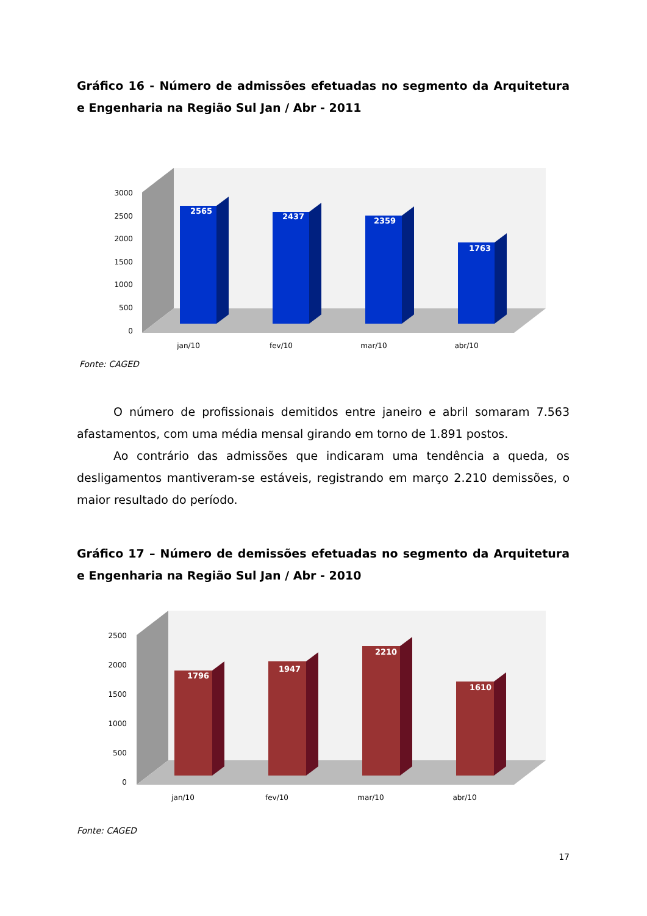Gráfico 16 - Número de admissões efetuadas no segmento da Arquitetura e Engenharia na Região Sul Jan / Abr - 2011
3000
2500
2000
1500
1000
500
0
2565
2437
2359
1763
jan/10
fev/10
mar/10
abr/10
Fonte: CAGED
O número de profissionais demitidos entre janeiro e abril somaram 7.563 afastamentos, com uma média mensal girando em torno de 1.891 postos.
Ao contrário das admissões que indicaram uma tendência a queda, os desligamentos mantiveram-se estáveis, registrando em março 2.210 demissões, o maior resultado do período.
Gráfico 17 – Número de demissões efetuadas no segmento da Arquitetura e Engenharia na Região Sul Jan / Abr - 2010
2500
2000
1500
1000
500
0
1796
1947
2210
1610
jan/10
fev/10
mar/10
abr/10
Fonte: CAGED
17